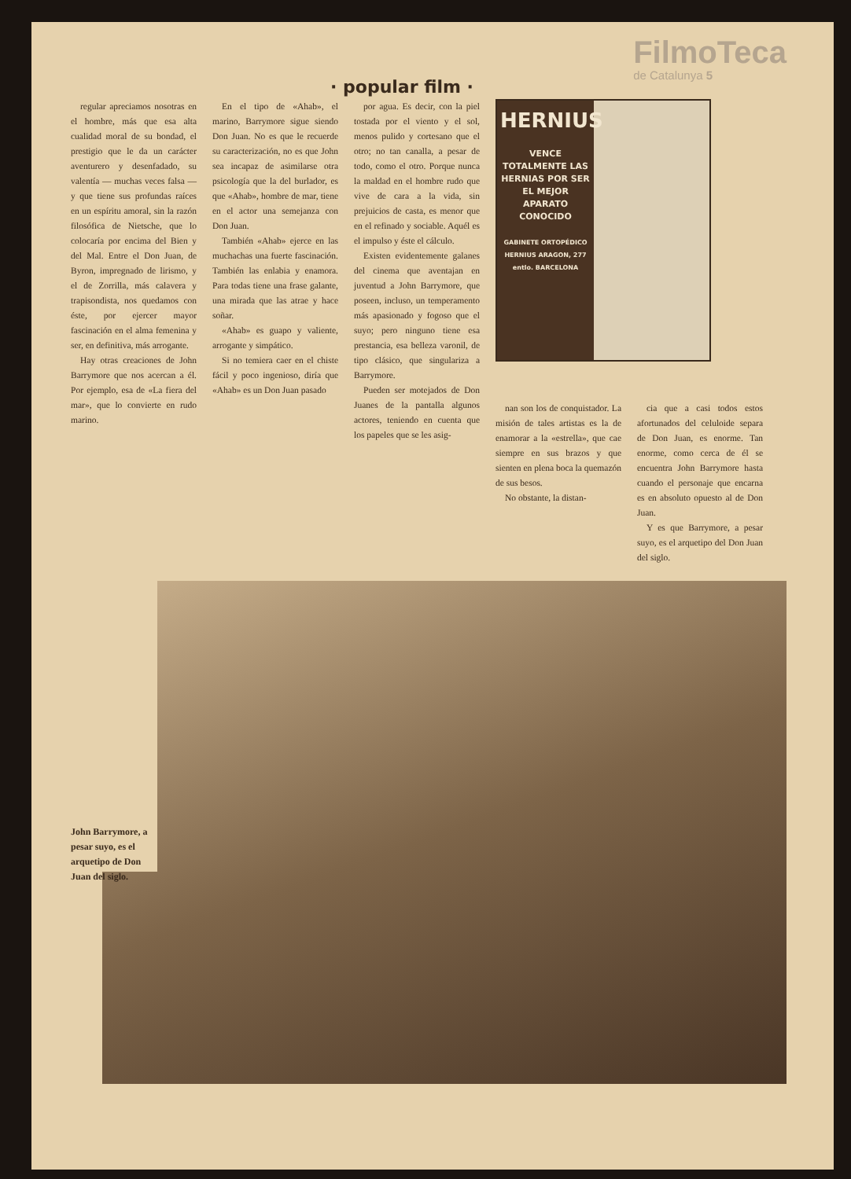· popular film ·
FilmoTeca
de Catalunya 5
regular apreciamos nosotras en el hombre, más que esa alta cualidad moral de su bondad, el prestigio que le da un carácter aventurero y desenfadado, su valentía — muchas veces falsa — y que tiene sus profundas raíces en un espíritu amoral, sin la razón filosófica de Nietsche, que lo colocaría por encima del Bien y del Mal. Entre el Don Juan, de Byron, impregnado de lirismo, y el de Zorrilla, más calavera y trapisondista, nos quedamos con éste, por ejercer mayor fascinación en el alma femenina y ser, en definitiva, más arrogante.
Hay otras creaciones de John Barrymore que nos acercan a él. Por ejemplo, esa de «La fiera del mar», que lo convierte en rudo marino.
En el tipo de «Ahab», el marino, Barrymore sigue siendo Don Juan. No es que le recuerde su caracterización, no es que John sea incapaz de asimilarse otra psicología que la del burlador, es que «Ahab», hombre de mar, tiene en el actor una semejanza con Don Juan.
También «Ahab» ejerce en las muchachas una fuerte fascinación. También las enlabia y enamora. Para todas tiene una frase galante, una mirada que las atrae y hace soñar.
«Ahab» es guapo y valiente, arrogante y simpático.
Si no temiera caer en el chiste fácil y poco ingenioso, diría que «Ahab» es un Don Juan pasado
por agua. Es decir, con la piel tostada por el viento y el sol, menos pulido y cortesano que el otro; no tan canalla, a pesar de todo, como el otro. Porque nunca la maldad en el hombre rudo que vive de cara a la vida, sin prejuicios de casta, es menor que en el refinado y sociable. Aquél es el impulso y éste el cálculo.
Existen evidentemente galanes del cinema que aventajan en juventud a John Barrymore, que poseen, incluso, un temperamento más apasionado y fogoso que el suyo; pero ninguno tiene esa prestancia, esa belleza varonil, de tipo clásico, que singulariza a Barrymore.
Pueden ser motejados de Don Juanes de la pantalla algunos actores, teniendo en cuenta que los papeles que se les asig-
HERNIUS
VENCE TOTALMENTE LAS HERNIAS POR SER EL MEJOR APARATO CONOCIDO
GABINETE ORTOPÉDICO HERNIUS ARAGON, 277 entlo. BARCELONA
nan son los de conquistador. La misión de tales artistas es la de enamorar a la «estrella», que cae siempre en sus brazos y que sienten en plena boca la quemazón de sus besos.
No obstante, la distan-
cia que a casi todos estos afortunados del celuloide separa de Don Juan, es enorme. Tan enorme, como cerca de él se encuentra John Barrymore hasta cuando el personaje que encarna es en absoluto opuesto al de Don Juan.
Y es que Barrymore, a pesar suyo, es el arquetipo del Don Juan del siglo.
John Barrymore, a pesar suyo, es el arquetipo de Don Juan del siglo.